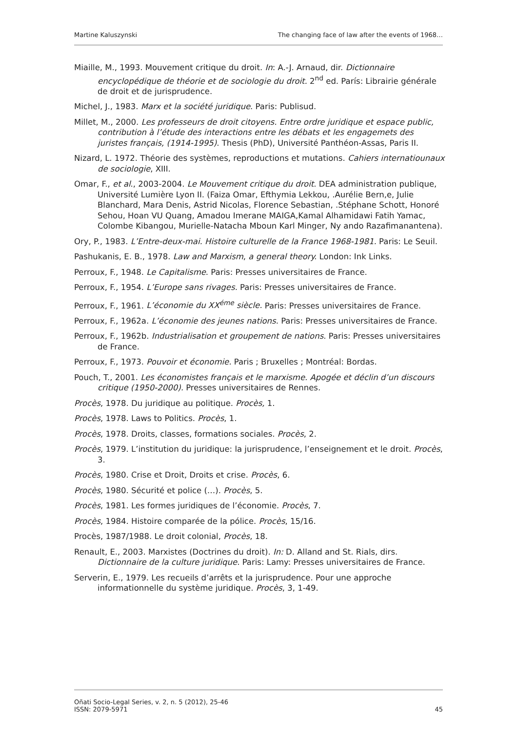Martine Kaluszynski The changing face of law after the events of 1968…
Miaille, M., 1993. Mouvement critique du droit. In: A.-J. Arnaud, dir. Dictionnaire encyclopédique de théorie et de sociologie du droit. 2<sup>nd</sup> ed. París: Librairie générale de droit et de jurisprudence.
Michel, J., 1983. Marx et la société juridique. Paris: Publisud.
Millet, M., 2000. Les professeurs de droit citoyens. Entre ordre juridique et espace public, contribution à l’étude des interactions entre les débats et les engagemets des juristes français, (1914-1995). Thesis (PhD), Université Panthéon-Assas, Paris II.
Nizard, L. 1972. Théorie des systèmes, reproductions et mutations. Cahiers internatiounaux de sociologie, XIII.
Omar, F., et al., 2003-2004. Le Mouvement critique du droit. DEA administration publique, Université Lumière Lyon II. (Faiza Omar, Efthymia Lekkou, .Aurélie Bern,e, Julie Blanchard, Mara Denis, Astrid Nicolas, Florence Sebastian, .Stéphane Schott, Honoré Sehou, Hoan VU Quang, Amadou Imerane MAIGA,Kamal Alhamidawi Fatih Yamac, Colombe Kibangou, Murielle-Natacha Mboun Karl Minger, Ny ando Razafimanantena).
Ory, P., 1983. L’Entre-deux-mai. Histoire culturelle de la France 1968-1981. Paris: Le Seuil.
Pashukanis, E. B., 1978. Law and Marxism, a general theory. London: Ink Links.
Perroux, F., 1948. Le Capitalisme. Paris: Presses universitaires de France.
Perroux, F., 1954. L’Europe sans rivages. Paris: Presses universitaires de France.
Perroux, F., 1961. L’économie du XX<sup>éme</sup> siècle. Paris: Presses universitaires de France.
Perroux, F., 1962a. L’économie des jeunes nations. Paris: Presses universitaires de France.
Perroux, F., 1962b. Industrialisation et groupement de nations. Paris: Presses universitaires de France.
Perroux, F., 1973. Pouvoir et économie. Paris ; Bruxelles ; Montréal: Bordas.
Pouch, T., 2001. Les économistes français et le marxisme. Apogée et déclin d’un discours critique (1950-2000). Presses universitaires de Rennes.
Procès, 1978. Du juridique au politique. Procès, 1.
Procès, 1978. Laws to Politics. Procès, 1.
Procès, 1978. Droits, classes, formations sociales. Procès, 2.
Procès, 1979. L’institution du juridique: la jurisprudence, l’enseignement et le droit. Procès, 3.
Procès, 1980. Crise et Droit, Droits et crise. Procès, 6.
Procès, 1980. Sécurité et police (…). Procès, 5.
Procès, 1981. Les formes juridiques de l’économie. Procès, 7.
Procès, 1984. Histoire comparée de la pólice. Procès, 15/16.
Procès, 1987/1988. Le droit colonial, Procès, 18.
Renault, E., 2003. Marxistes (Doctrines du droit). In: D. Alland and St. Rials, dirs. Dictionnaire de la culture juridique. Paris: Lamy: Presses universitaires de France.
Serverin, E., 1979. Les recueils d’arrêts et la jurisprudence. Pour une approche informationnelle du système juridique. Procès, 3, 1-49.
Oñati Socio-Legal Series, v. 2, n. 5 (2012), 25-46
ISSN: 2079-5971 45